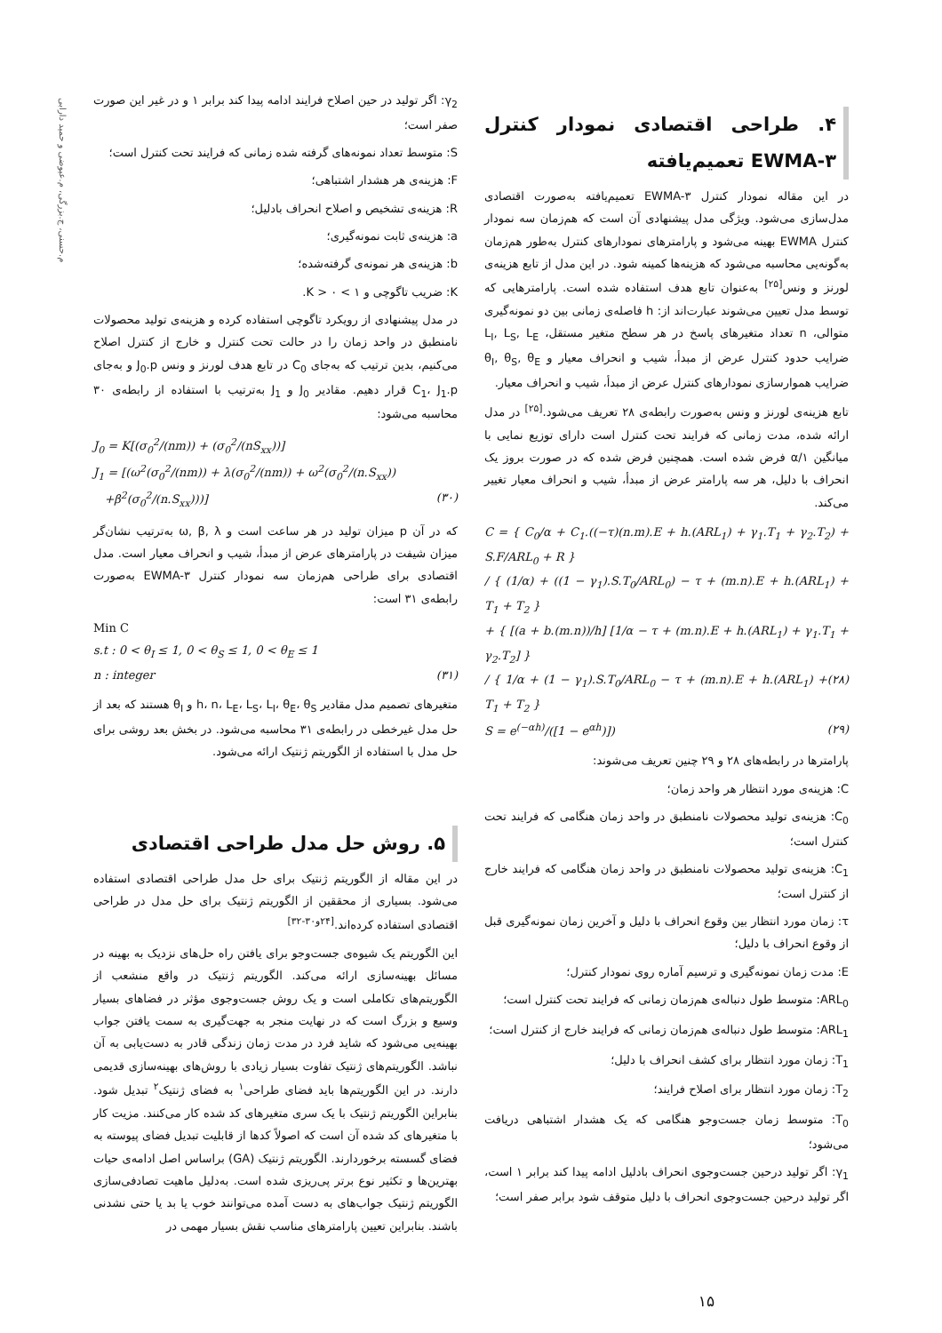م.حسنی، ج.بزرگی، م.عیوضی و حمید دارابی
۴. طراحی اقتصادی نمودار کنترل EWMA-۳ تعمیم‌یافته
در این مقاله نمودار کنترل EWMA-۳ تعمیم‌یافته به‌صورت اقتصادی مدل‌سازی می‌شود. ویژگی مدل پیشنهادی آن است که هم‌زمان سه نمودار کنترل EWMA بهینه می‌شود و پارامترهای نمودارهای کنترل به‌طور هم‌زمان به‌گونه‌یی محاسبه می‌شود که هزینه‌ها کمینه شود. در این مدل از تابع هزینه‌ی لورنز و ونس<sup>[۲۵]</sup> به‌عنوان تابع هدف استفاده شده است. پارامترهایی که توسط مدل تعیین می‌شوند عبارت‌اند از: h فاصله‌ی زمانی بین دو نمونه‌گیری متوالی، n تعداد متغیرهای پاسخ در هر سطح متغیر مستقل، L<sub>I</sub>, L<sub>S</sub>, L<sub>E</sub> ضرایب حدود کنترل عرض از مبدأ، شیب و انحراف معیار و θ<sub>I</sub>, θ<sub>S</sub>, θ<sub>E</sub> ضرایب هموارسازی نمودارهای کنترل عرض از مبدأ، شیب و انحراف معیار.
تابع هزینه‌ی لورنز و ونس به‌صورت رابطه‌ی ۲۸ تعریف می‌شود.<sup>[۲۵]</sup> در مدل ارائه شده، مدت زمانی که فرایند تحت کنترل است دارای توزیع نمایی با میانگین ۱/α فرض شده است. همچنین فرض شده که در صورت بروز یک انحراف با دلیل، هر سه پارامتر عرض از مبدأ، شیب و انحراف معیار تغییر می‌کند.
C = { C<sub>0</sub>/α + C<sub>1</sub>.((−τ)(n.m).E + h.(ARL<sub>1</sub>) + γ<sub>1</sub>.T<sub>1</sub> + γ<sub>2</sub>.T<sub>2</sub>) + S.F/ARL<sub>0</sub> + R }
/ { (1/α) + ((1 − γ<sub>1</sub>).S.T<sub>0</sub>/ARL<sub>0</sub>) − τ + (m.n).E + h.(ARL<sub>1</sub>) + T<sub>1</sub> + T<sub>2</sub> }
+ { [(a + b.(m.n))/h] [1/α − τ + (m.n).E + h.(ARL<sub>1</sub>) + γ<sub>1</sub>.T<sub>1</sub> + γ<sub>2</sub>.T<sub>2</sub>] }
/ { 1/α + (1 − γ<sub>1</sub>).S.T<sub>0</sub>/ARL<sub>0</sub> − τ + (m.n).E + h.(ARL<sub>1</sub>) + T<sub>1</sub> + T<sub>2</sub> } (۲۸)
S = e<sup>(−αh)</sup>/([1 − e<sup>αh</sup>)]) (۲۹)
پارامترها در رابطه‌های ۲۸ و ۲۹ چنین تعریف می‌شوند:
C: هزینه‌ی مورد انتظار هر واحد زمان؛
C<sub>0</sub>: هزینه‌ی تولید محصولات نامنطبق در واحد زمان هنگامی که فرایند تحت کنترل است؛
C<sub>1</sub>: هزینه‌ی تولید محصولات نامنطبق در واحد زمان هنگامی که فرایند خارج از کنترل است؛
τ: زمان مورد انتظار بین وقوع انحراف با دلیل و آخرین زمان نمونه‌گیری قبل از وقوع انحراف با دلیل؛
E: مدت زمان نمونه‌گیری و ترسیم آماره روی نمودار کنترل؛
ARL<sub>0</sub>: متوسط طول دنباله‌ی هم‌زمان زمانی که فرایند تحت کنترل است؛
ARL<sub>1</sub>: متوسط طول دنباله‌ی هم‌زمان زمانی که فرایند خارج از کنترل است؛
T<sub>1</sub>: زمان مورد انتظار برای کشف انحراف با دلیل؛
T<sub>2</sub>: زمان مورد انتظار برای اصلاح فرایند؛
T<sub>0</sub>: متوسط زمان جست‌وجو هنگامی که یک هشدار اشتباهی دریافت می‌شود؛
γ<sub>1</sub>: اگر تولید درحین جست‌وجوی انحراف بادلیل ادامه پیدا کند برابر ۱ است، اگر تولید درحین جست‌وجوی انحراف با دلیل متوقف شود برابر صفر است؛
γ<sub>2</sub>: اگر تولید در حین اصلاح فرایند ادامه پیدا کند برابر ۱ و در غیر این صورت صفر است؛
S: متوسط تعداد نمونه‌های گرفته شده زمانی که فرایند تحت کنترل است؛
F: هزینه‌ی هر هشدار اشتباهی؛
R: هزینه‌ی تشخیص و اصلاح انحراف بادلیل؛
a: هزینه‌ی ثابت نمونه‌گیری؛
b: هزینه‌ی هر نمونه‌ی گرفته‌شده؛
K: ضریب تاگوچی و ۱ > K > ۰.
در مدل پیشنهادی از رویکرد تاگوچی استفاده کرده و هزینه‌ی تولید محصولات نامنطبق در واحد زمان را در حالت تحت کنترل و خارج از کنترل اصلاح می‌کنیم، بدین ترتیب که به‌جای C<sub>0</sub> در تابع هدف لورنز و ونس J<sub>0</sub>.p و به‌جای C<sub>1</sub>، J<sub>1</sub>.p قرار دهیم. مقادیر J<sub>0</sub> و J<sub>1</sub> به‌ترتیب با استفاده از رابطه‌ی ۳۰ محاسبه می‌شود:
J<sub>0</sub> = K[(σ<sub>0</sub><sup>2</sup>/(nm)) + (σ<sub>0</sub><sup>2</sup>/(nS<sub>xx</sub>))]
J<sub>1</sub> = [(ω<sup>2</sup>(σ<sub>0</sub><sup>2</sup>/(nm)) + λ(σ<sub>0</sub><sup>2</sup>/(nm)) + ω<sup>2</sup>(σ<sub>0</sub><sup>2</sup>/(n.S<sub>xx</sub>))
+β<sup>2</sup>(σ<sub>0</sub><sup>2</sup>/(n.S<sub>xx</sub>)))] (۳۰)
که در آن p میزان تولید در هر ساعت است و ω, β, λ به‌ترتیب نشان‌گر میزان شیفت در پارامترهای عرض از مبدأ، شیب و انحراف معیار است. مدل اقتصادی برای طراحی هم‌زمان سه نمودار کنترل EWMA-۳ به‌صورت رابطه‌ی ۳۱ است:
Min C
s.t : 0 < θ<sub>I</sub> ≤ 1, 0 < θ<sub>S</sub> ≤ 1, 0 < θ<sub>E</sub> ≤ 1
n : integer (۳۱)
متغیرهای تصمیم مدل مقادیر h، n، L<sub>E</sub>، L<sub>S</sub>، L<sub>I</sub>، θ<sub>E</sub>، θ<sub>S</sub> و θ<sub>I</sub> هستند که بعد از حل مدل غیرخطی در رابطه‌ی ۳۱ محاسبه می‌شود. در بخش بعد روشی برای حل مدل با استفاده از الگوریتم ژنتیک ارائه می‌شود.
۵. روش حل مدل طراحی اقتصادی
در این مقاله از الگوریتم ژنتیک برای حل مدل طراحی اقتصادی استفاده می‌شود. بسیاری از محققین از الگوریتم ژنتیک برای حل مدل در طراحی اقتصادی استفاده کرده‌اند.<sup>[۲۴و۳۰-۳۲]</sup>
این الگوریتم یک شیوه‌ی جست‌وجو برای یافتن راه حل‌های نزدیک به بهینه در مسائل بهینه‌سازی ارائه می‌کند. الگوریتم ژنتیک در واقع منشعب از الگوریتم‌های تکاملی است و یک روش جست‌وجوی مؤثر در فضاهای بسیار وسیع و بزرگ است که در نهایت منجر به جهت‌گیری به سمت یافتن جواب بهینه‌یی می‌شود که شاید فرد در مدت زمان زندگی قادر به دست‌یابی به آن نباشد. الگوریتم‌های ژنتیک تفاوت بسیار زیادی با روش‌های بهینه‌سازی قدیمی دارند. در این الگوریتم‌ها باید فضای طراحی<sup>۱</sup> به فضای ژنتیک<sup>۲</sup> تبدیل شود. بنابراین الگوریتم ژنتیک با یک سری متغیرهای کد شده کار می‌کنند. مزیت کار با متغیرهای کد شده آن است که اصولاً کدها از قابلیت تبدیل فضای پیوسته به فضای گسسته برخوردارند. الگوریتم ژنتیک (GA) براساس اصل ادامه‌ی حیات بهترین‌ها و تکثیر نوع برتر پی‌ریزی شده است. به‌دلیل ماهیت تصادفی‌سازی الگوریتم ژنتیک جواب‌های به دست آمده می‌توانند خوب یا بد یا حتی نشدنی باشند. بنابراین تعیین پارامترهای مناسب نقش بسیار مهمی در
۱۵